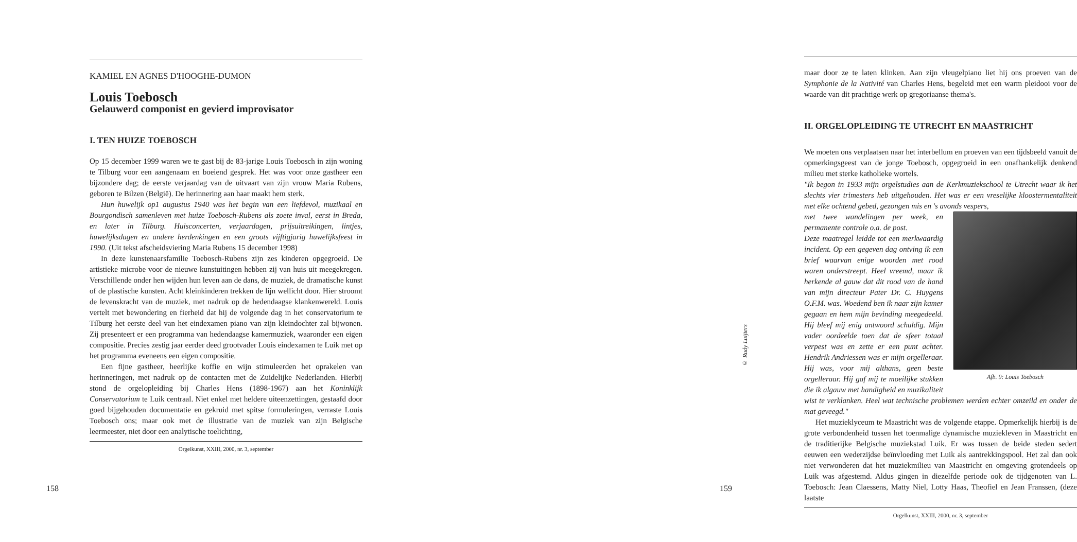KAMIEL EN AGNES D'HOOGHE-DUMON
Louis Toebosch
Gelauwerd componist en gevierd improvisator
I. TEN HUIZE TOEBOSCH
Op 15 december 1999 waren we te gast bij de 83-jarige Louis Toebosch in zijn woning te Tilburg voor een aangenaam en boeiend gesprek. Het was voor onze gastheer een bijzondere dag; de eerste verjaardag van de uitvaart van zijn vrouw Maria Rubens, geboren te Bilzen (België). De herinnering aan haar maakt hem sterk.
Hun huwelijk op1 augustus 1940 was het begin van een liefdevol, muzikaal en Bourgondisch samenleven met huize Toebosch-Rubens als zoete inval, eerst in Breda, en later in Tilburg. Huisconcerten, verjaardagen, prijsuitreikingen, lintjes, huwelijksdagen en andere herdenkingen en een groots vijftigjarig huwelijksfeest in 1990. (Uit tekst afscheidsviering Maria Rubens 15 december 1998)
In deze kunstenaarsfamilie Toebosch-Rubens zijn zes kinderen opgegroeid. De artistieke microbe voor de nieuwe kunstuitingen hebben zij van huis uit meegekregen. Verschillende onder hen wijden hun leven aan de dans, de muziek, de dramatische kunst of de plastische kunsten. Acht kleinkinderen trekken de lijn wellicht door. Hier stroomt de levenskracht van de muziek, met nadruk op de hedendaagse klankenwereld. Louis vertelt met bewondering en fierheid dat hij de volgende dag in het conservatorium te Tilburg het eerste deel van het eindexamen piano van zijn kleindochter zal bijwonen. Zij presenteert er een programma van hedendaagse kamermuziek, waaronder een eigen compositie. Precies zestig jaar eerder deed grootvader Louis eindexamen te Luik met op het programma eveneens een eigen compositie.
Een fijne gastheer, heerlijke koffie en wijn stimuleerden het oprakelen van herinneringen, met nadruk op de contacten met de Zuidelijke Nederlanden. Hierbij stond de orgelopleiding bij Charles Hens (1898-1967) aan het Koninklijk Conservatorium te Luik centraal. Niet enkel met heldere uiteenzettingen, gestaafd door goed bijgehouden documentatie en gekruid met spitse formuleringen, verraste Louis Toebosch ons; maar ook met de illustratie van de muziek van zijn Belgische leermeester, niet door een analytische toelichting,
Orgelkunst, XXIII, 2000, nr. 3, september
158
maar door ze te laten klinken. Aan zijn vleugelpiano liet hij ons proeven van de Symphonie de la Nativité van Charles Hens, begeleid met een warm pleidooi voor de waarde van dit prachtige werk op gregoriaanse thema's.
II. ORGELOPLEIDING TE UTRECHT EN MAASTRICHT
We moeten ons verplaatsen naar het interbellum en proeven van een tijdsbeeld vanuit de opmerkingsgeest van de jonge Toebosch, opgegroeid in een onafhankelijk denkend milieu met sterke katholieke wortels.
"Ik begon in 1933 mijn orgelstudies aan de Kerkmuziekschool te Utrecht waar ik het slechts vier trimesters heb uitgehouden. Het was er een vreselijke kloostermentaliteit met elke ochtend gebed, gezongen mis en 's avonds vespers,
Afb. 9: Louis Toebosch
met twee wandelingen per week, en permanente controle o.a. de post.
Deze maatregel leidde tot een merkwaardig incident. Op een gegeven dag ontving ik een brief waarvan enige woorden met rood waren onderstreept. Heel vreemd, maar ik herkende al gauw dat dit rood van de hand van mijn directeur Pater Dr. C. Huygens O.F.M. was. Woedend ben ik naar zijn kamer gegaan en hem mijn bevinding meegedeeld. Hij bleef mij enig antwoord schuldig. Mijn vader oordeelde toen dat de sfeer totaal verpest was en zette er een punt achter. Hendrik Andriessen was er mijn orgelleraar. Hij was, voor mij althans, geen beste orgelleraar. Hij gaf mij te moeilijke stukken die ik algauw met handigheid en muzikaliteit wist te verklanken. Heel wat technische problemen werden echter omzeild en onder de mat geveegd."
Het muzieklyceum te Maastricht was de volgende etappe. Opmerkelijk hierbij is de grote verbondenheid tussen het toenmalige dynamische muziekleven in Maastricht en de traditierijke Belgische muziekstad Luik. Er was tussen de beide steden sedert eeuwen een wederzijdse beïnvloeding met Luik als aantrekkingspool. Het zal dan ook niet verwonderen dat het muziekmilieu van Maastricht en omgeving grotendeels op Luik was afgestemd. Aldus gingen in diezelfde periode ook de tijdgenoten van L. Toebosch: Jean Claessens, Matty Niel, Lotty Haas, Theofiel en Jean Franssen, (deze laatste
Orgelkunst, XXIII, 2000, nr. 3, september
159
© Rudy Luijters